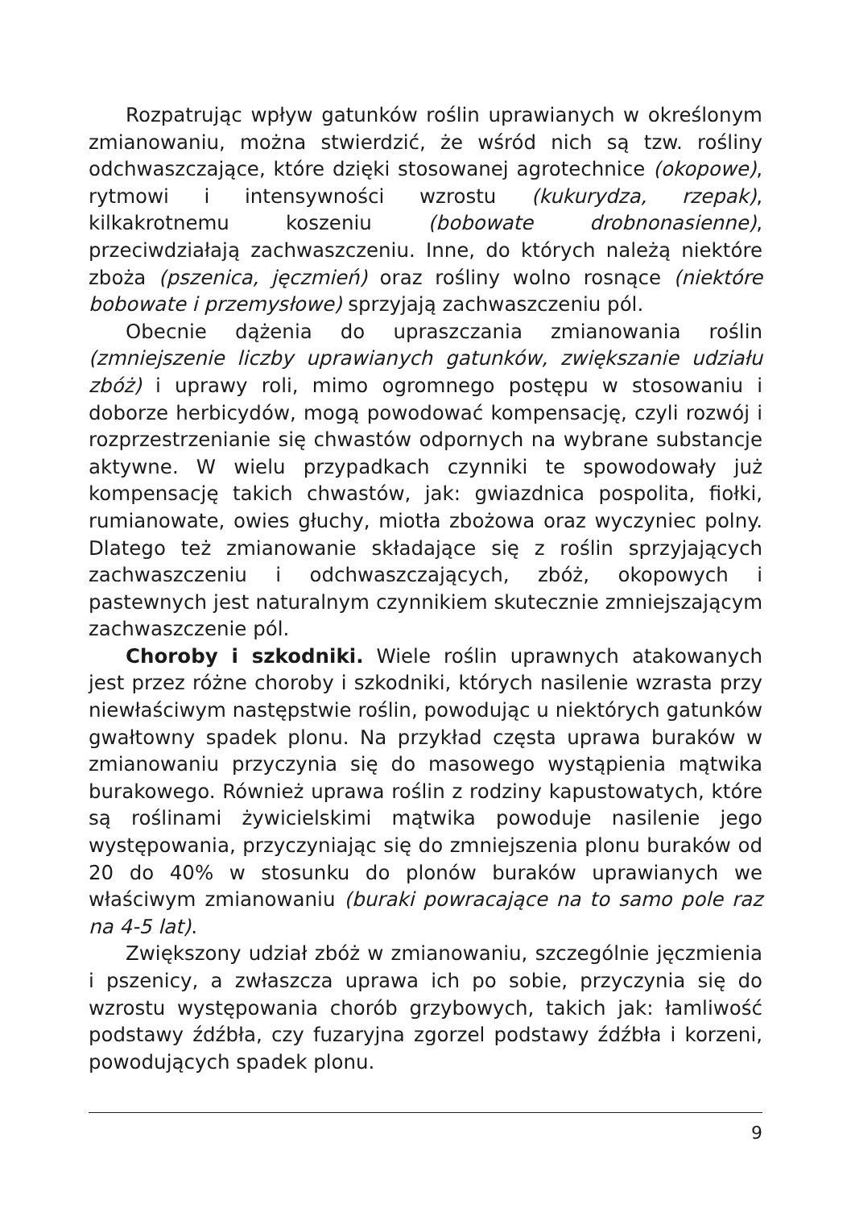Rozpatrując wpływ gatunków roślin uprawianych w określonym zmianowaniu, można stwierdzić, że wśród nich są tzw. rośliny odchwaszczające, które dzięki stosowanej agrotechnice (okopowe), rytmowi i intensywności wzrostu (kukurydza, rzepak), kilkakrotnemu koszeniu (bobowate drobnonasienne), przeciwdziałają zachwaszczeniu. Inne, do których należą niektóre zboża (pszenica, jęczmień) oraz rośliny wolno rosnące (niektóre bobowate i przemysłowe) sprzyjają zachwaszczeniu pól.
Obecnie dążenia do upraszczania zmianowania roślin (zmniejszenie liczby uprawianych gatunków, zwiększanie udziału zbóż) i uprawy roli, mimo ogromnego postępu w stosowaniu i doborze herbicydów, mogą powodować kompensację, czyli rozwój i rozprzestrzenianie się chwastów odpornych na wybrane substancje aktywne. W wielu przypadkach czynniki te spowodowały już kompensację takich chwastów, jak: gwiazdnica pospolita, fiołki, rumianowate, owies głuchy, miotła zbożowa oraz wyczyniec polny. Dlatego też zmianowanie składające się z roślin sprzyjających zachwaszczeniu i odchwaszczających, zbóż, okopowych i pastewnych jest naturalnym czynnikiem skutecznie zmniejszającym zachwaszczenie pól.
Choroby i szkodniki. Wiele roślin uprawnych atakowanych jest przez różne choroby i szkodniki, których nasilenie wzrasta przy niewłaściwym następstwie roślin, powodując u niektórych gatunków gwałtowny spadek plonu. Na przykład częsta uprawa buraków w zmianowaniu przyczynia się do masowego wystąpienia mątwika burakowego. Również uprawa roślin z rodziny kapustowatych, które są roślinami żywicielskimi mątwika powoduje nasilenie jego występowania, przyczyniając się do zmniejszenia plonu buraków od 20 do 40% w stosunku do plonów buraków uprawianych we właściwym zmianowaniu (buraki powracające na to samo pole raz na 4-5 lat).
Zwiększony udział zbóż w zmianowaniu, szczególnie jęczmienia i pszenicy, a zwłaszcza uprawa ich po sobie, przyczynia się do wzrostu występowania chorób grzybowych, takich jak: łamliwość podstawy źdźbła, czy fuzaryjna zgorzel podstawy źdźbła i korzeni, powodujących spadek plonu.
9